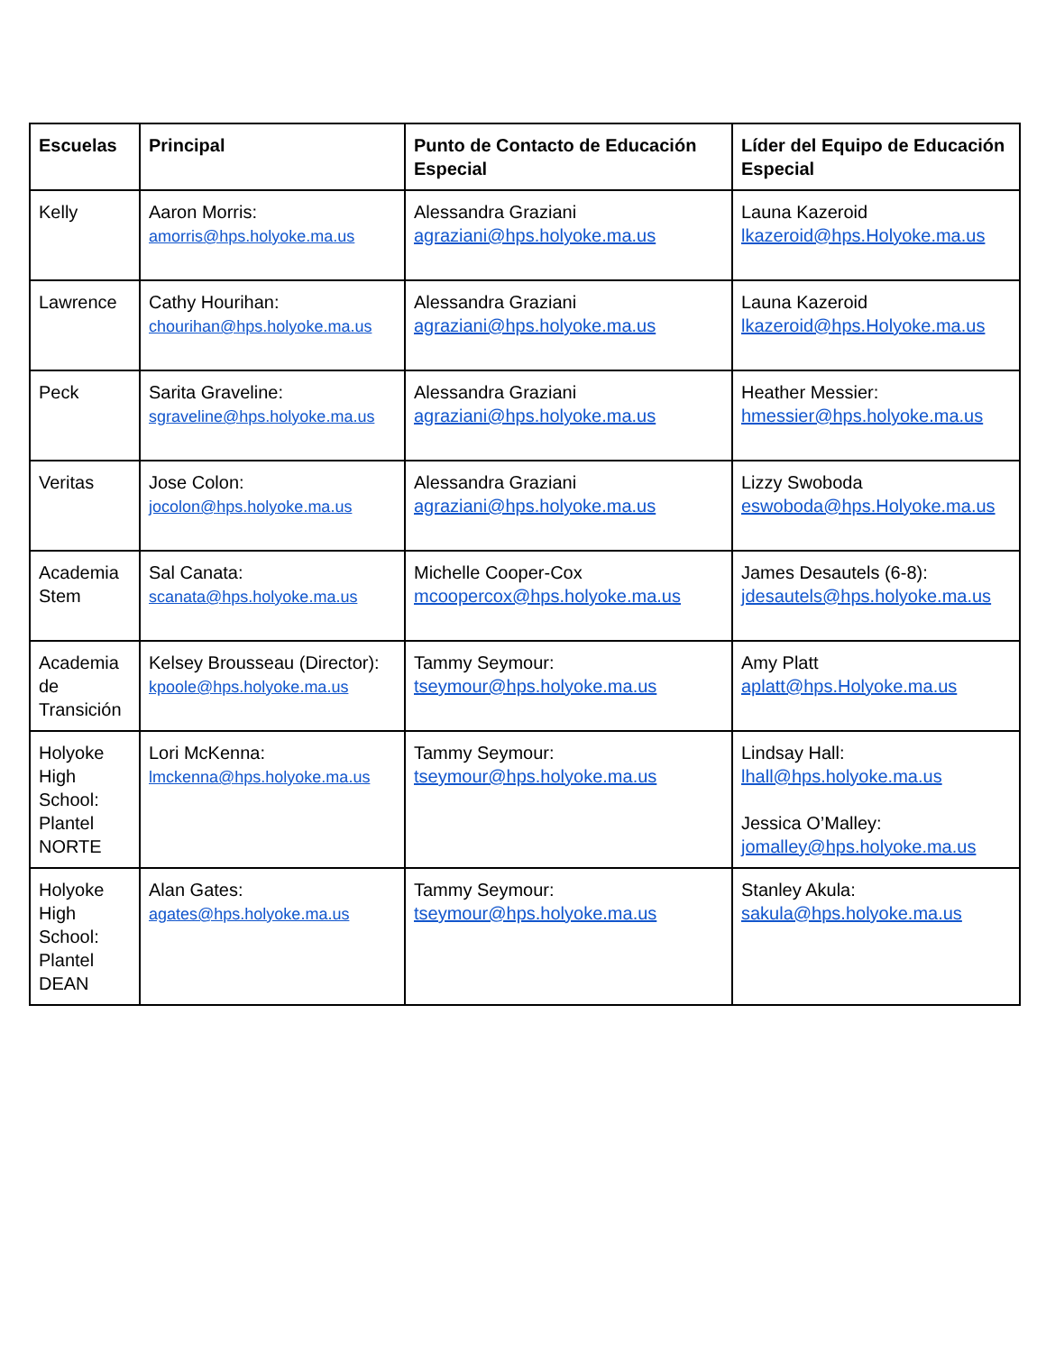| Escuelas | Principal | Punto de Contacto de Educación Especial | Líder del Equipo de Educación Especial |
| --- | --- | --- | --- |
| Kelly | Aaron Morris: amorris@hps.holyoke.ma.us | Alessandra Graziani agraziani@hps.holyoke.ma.us | Launa Kazeroid lkazeroid@hps.Holyoke.ma.us |
| Lawrence | Cathy Hourihan: chourihan@hps.holyoke.ma.us | Alessandra Graziani agraziani@hps.holyoke.ma.us | Launa Kazeroid lkazeroid@hps.Holyoke.ma.us |
| Peck | Sarita Graveline: sgraveline@hps.holyoke.ma.us | Alessandra Graziani agraziani@hps.holyoke.ma.us | Heather Messier: hmessier@hps.holyoke.ma.us |
| Veritas | Jose Colon: jocolon@hps.holyoke.ma.us | Alessandra Graziani agraziani@hps.holyoke.ma.us | Lizzy Swoboda eswoboda@hps.Holyoke.ma.us |
| Academia Stem | Sal Canata: scanata@hps.holyoke.ma.us | Michelle Cooper-Cox mcoopercox@hps.holyoke.ma.us | James Desautels (6-8): jdesautels@hps.holyoke.ma.us |
| Academia de Transición | Kelsey Brousseau (Director): kpoole@hps.holyoke.ma.us | Tammy Seymour: tseymour@hps.holyoke.ma.us | Amy Platt aplatt@hps.Holyoke.ma.us |
| Holyoke High School: Plantel NORTE | Lori McKenna: lmckenna@hps.holyoke.ma.us | Tammy Seymour: tseymour@hps.holyoke.ma.us | Lindsay Hall: lhall@hps.holyoke.ma.us Jessica O’Malley: jomalley@hps.holyoke.ma.us |
| Holyoke High School: Plantel DEAN | Alan Gates: agates@hps.holyoke.ma.us | Tammy Seymour: tseymour@hps.holyoke.ma.us | Stanley Akula: sakula@hps.holyoke.ma.us |